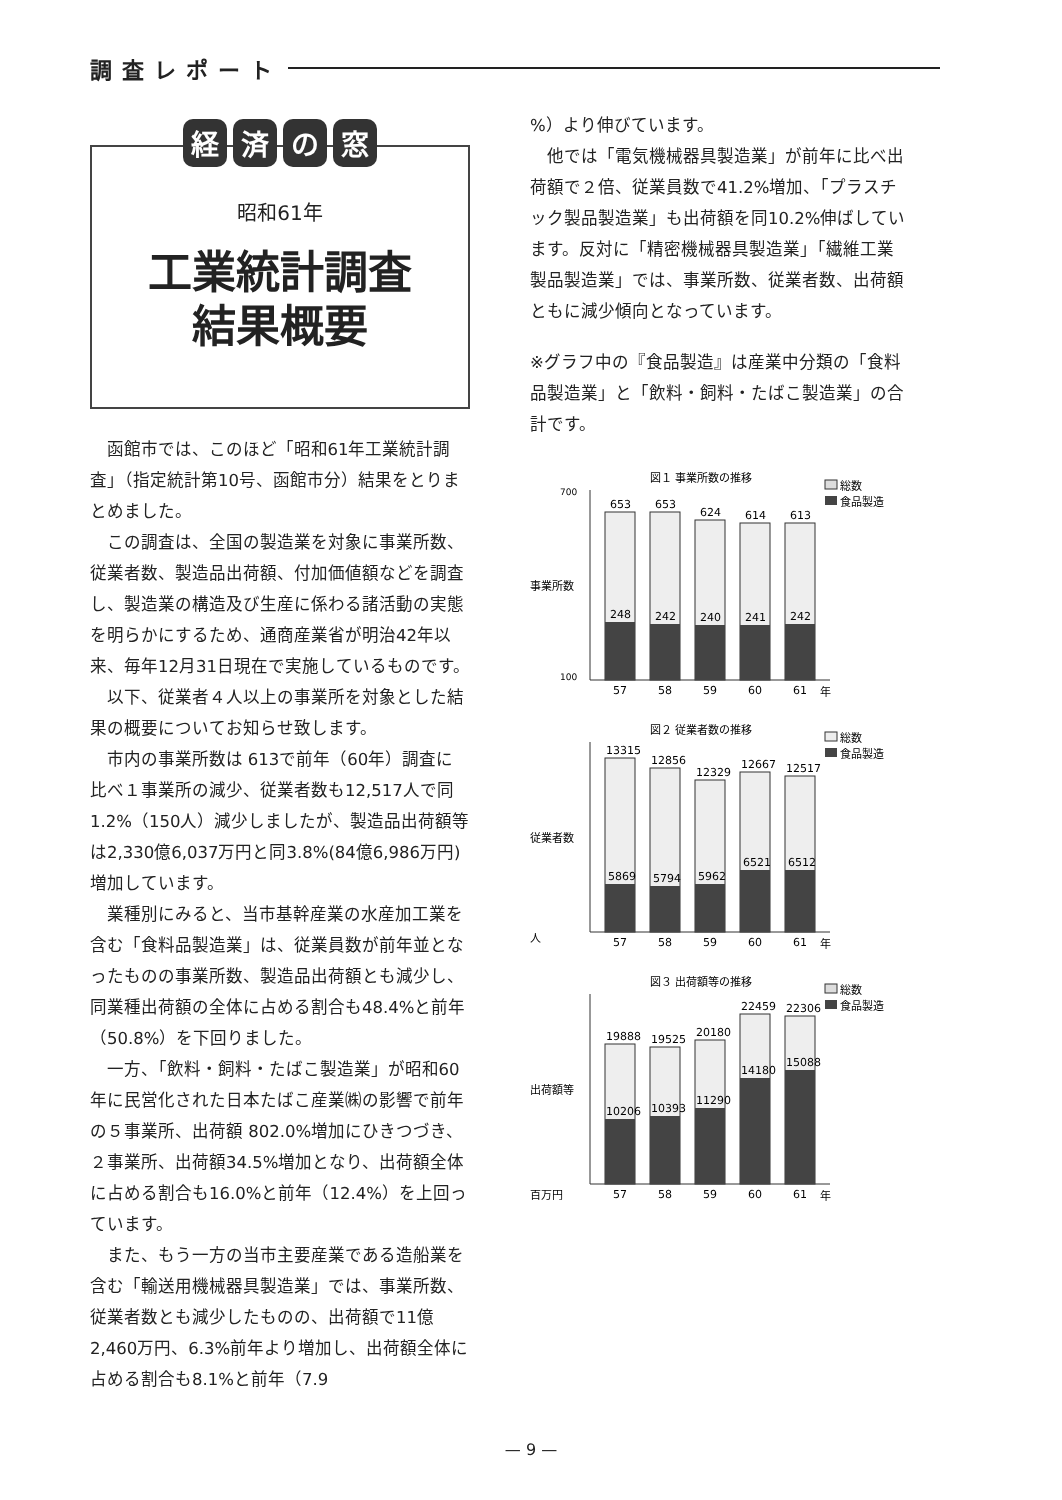調査レポート
経済の窓
昭和61年
工業統計調査
結果概要
函館市では、このほど「昭和61年工業統計調査」（指定統計第10号、函館市分）結果をとりまとめました。
この調査は、全国の製造業を対象に事業所数、従業者数、製造品出荷額、付加価値額などを調査し、製造業の構造及び生産に係わる諸活動の実態を明らかにするため、通商産業省が明治42年以来、毎年12月31日現在で実施しているものです。
以下、従業者４人以上の事業所を対象とした結果の概要についてお知らせ致します。
市内の事業所数は 613で前年（60年）調査に比べ１事業所の減少、従業者数も12,517人で同1.2%（150人）減少しましたが、製造品出荷額等は2,330億6,037万円と同3.8%(84億6,986万円)増加しています。
業種別にみると、当市基幹産業の水産加工業を含む「食料品製造業」は、従業員数が前年並となったものの事業所数、製造品出荷額とも減少し、同業種出荷額の全体に占める割合も48.4%と前年（50.8%）を下回りました。
一方、「飲料・飼料・たばこ製造業」が昭和60年に民営化された日本たばこ産業㈱の影響で前年の５事業所、出荷額 802.0%増加にひきつづき、２事業所、出荷額34.5%増加となり、出荷額全体に占める割合も16.0%と前年（12.4%）を上回っています。
また、もう一方の当市主要産業である造船業を含む「輸送用機械器具製造業」では、事業所数、従業者数とも減少したものの、出荷額で11億 2,460万円、6.3%前年より増加し、出荷額全体に占める割合も8.1%と前年（7.9
%）より伸びています。
他では「電気機械器具製造業」が前年に比べ出荷額で２倍、従業員数で41.2%増加、「プラスチック製品製造業」も出荷額を同10.2%伸ばしています。反対に「精密機械器具製造業」「繊維工業製品製造業」では、事業所数、従業者数、出荷額ともに減少傾向となっています。
※グラフ中の『食品製造』は産業中分類の「食料品製造業」と「飲料・飼料・たばこ製造業」の合計です。
図１ 事業所数の推移
総数
食品製造
事業所数
700
100
653
248
57
653
242
58
624
240
59
614
241
60
613
242
61
年
図２ 従業者数の推移
総数
食品製造
従業者数
人
13315
5869
57
12856
5794
58
12329
5962
59
12667
6521
60
12517
6512
61
年
図３ 出荷額等の推移
総数
食品製造
出荷額等
百万円
19888
10206
57
19525
10393
58
20180
11290
59
22459
14180
60
22306
15088
61
年
— 9 —